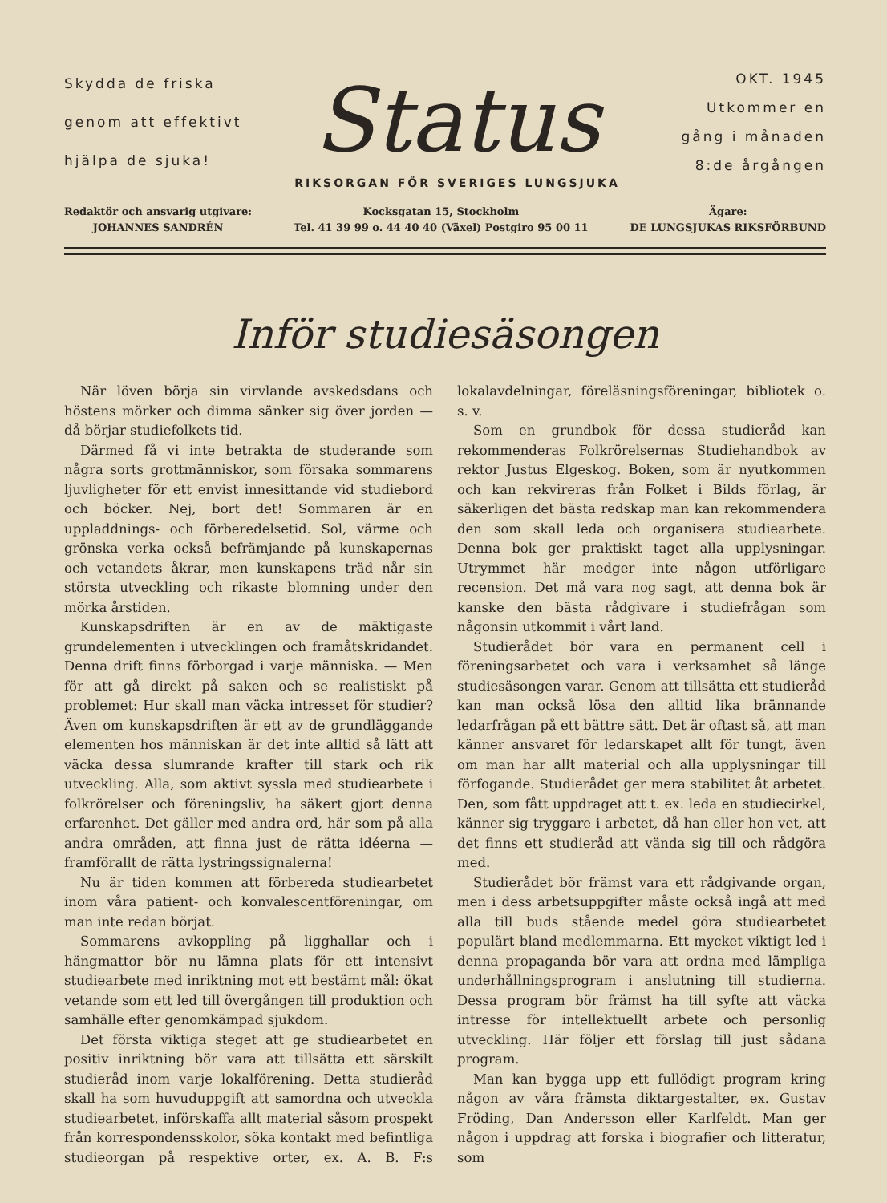Skydda de friska
genom att effektivt
hjälpa de sjuka!
Status
RIKSORGAN FÖR SVERIGES LUNGSJUKA
OKT. 1945
Utkommer en
gång i månaden
8:de årgången
Redaktör och ansvarig utgivare:
JOHANNES SANDRÉN
Kocksgatan 15, Stockholm
Tel. 41 39 99 o. 44 40 40 (Växel) Postgiro 95 00 11
Ägare:
DE LUNGSJUKAS RIKSFÖRBUND
Inför studiesäsongen
När löven börja sin virvlande avskedsdans och höstens mörker och dimma sänker sig över jorden — då börjar studiefolkets tid.
Därmed få vi inte betrakta de studerande som några sorts grottmänniskor, som försaka sommarens ljuvligheter för ett envist innesittande vid studiebord och böcker. Nej, bort det! Sommaren är en uppladdnings- och förberedelsetid. Sol, värme och grönska verka också befrämjande på kunskapernas och vetandets åkrar, men kunskapens träd når sin största utveckling och rikaste blomning under den mörka årstiden.
Kunskapsdriften är en av de mäktigaste grundelementen i utvecklingen och framåtskridandet. Denna drift finns förborgad i varje människa. — Men för att gå direkt på saken och se realistiskt på problemet: Hur skall man väcka intresset för studier? Även om kunskapsdriften är ett av de grundläggande elementen hos människan är det inte alltid så lätt att väcka dessa slumrande krafter till stark och rik utveckling. Alla, som aktivt syssla med studiearbete i folkrörelser och föreningsliv, ha säkert gjort denna erfarenhet. Det gäller med andra ord, här som på alla andra områden, att finna just de rätta idéerna — framförallt de rätta lystringssignalerna!
Nu är tiden kommen att förbereda studiearbetet inom våra patient- och konvalescentföreningar, om man inte redan börjat.
Sommarens avkoppling på ligghallar och i hängmattor bör nu lämna plats för ett intensivt studiearbete med inriktning mot ett bestämt mål: ökat vetande som ett led till övergången till produktion och samhälle efter genomkämpad sjukdom.
Det första viktiga steget att ge studiearbetet en positiv inriktning bör vara att tillsätta ett särskilt studieråd inom varje lokalförening. Detta studieråd skall ha som huvuduppgift att samordna och utveckla studiearbetet, införskaffa allt material såsom prospekt från korrespondensskolor, söka kontakt med befintliga studieorgan på respektive orter, ex. A. B. F:s lokalavdelningar, föreläsningsföreningar, bibliotek o. s. v.
Som en grundbok för dessa studieråd kan rekommenderas Folkrörelsernas Studiehandbok av rektor Justus Elgeskog. Boken, som är nyutkommen och kan rekvireras från Folket i Bilds förlag, är säkerligen det bästa redskap man kan rekommendera den som skall leda och organisera studiearbete. Denna bok ger praktiskt taget alla upplysningar. Utrymmet här medger inte någon utförligare recension. Det må vara nog sagt, att denna bok är kanske den bästa rådgivare i studiefrågan som någonsin utkommit i vårt land.
Studierådet bör vara en permanent cell i föreningsarbetet och vara i verksamhet så länge studiesäsongen varar. Genom att tillsätta ett studieråd kan man också lösa den alltid lika brännande ledarfrågan på ett bättre sätt. Det är oftast så, att man känner ansvaret för ledarskapet allt för tungt, även om man har allt material och alla upplysningar till förfogande. Studierådet ger mera stabilitet åt arbetet. Den, som fått uppdraget att t. ex. leda en studiecirkel, känner sig tryggare i arbetet, då han eller hon vet, att det finns ett studieråd att vända sig till och rådgöra med.
Studierådet bör främst vara ett rådgivande organ, men i dess arbetsuppgifter måste också ingå att med alla till buds stående medel göra studiearbetet populärt bland medlemmarna. Ett mycket viktigt led i denna propaganda bör vara att ordna med lämpliga underhållningsprogram i anslutning till studierna. Dessa program bör främst ha till syfte att väcka intresse för intellektuellt arbete och personlig utveckling. Här följer ett förslag till just sådana program.
Man kan bygga upp ett fullödigt program kring någon av våra främsta diktargestalter, ex. Gustav Fröding, Dan Andersson eller Karlfeldt. Man ger någon i uppdrag att forska i biografier och litteratur, som